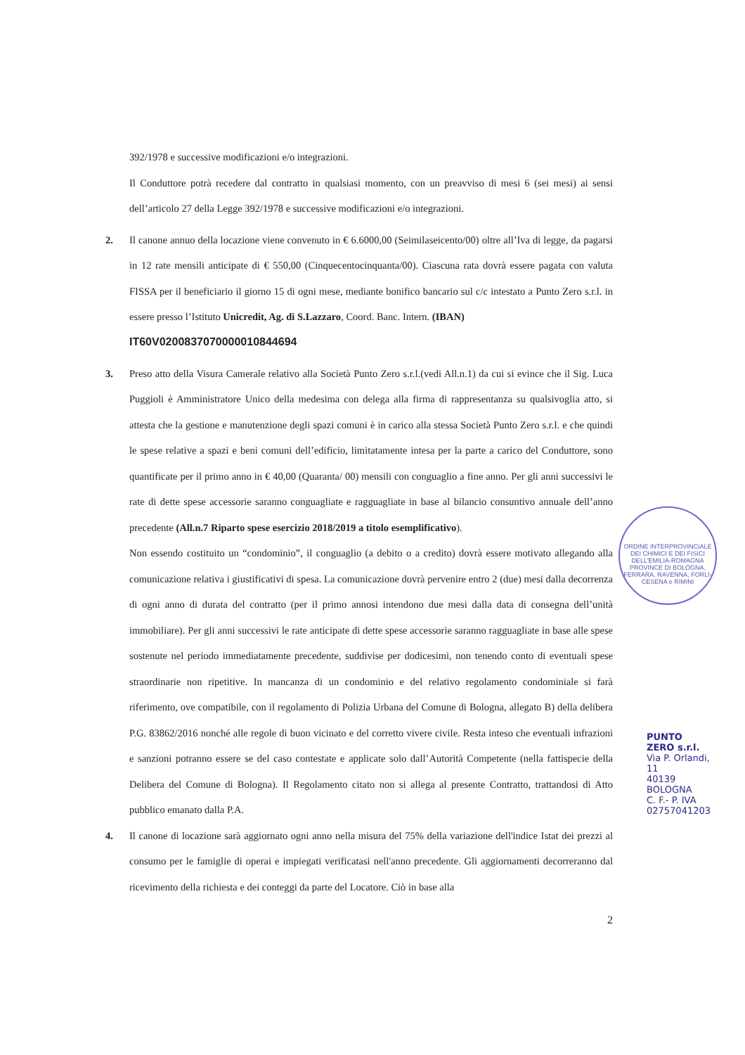392/1978 e successive modificazioni e/o integrazioni.
Il Conduttore potrà recedere dal contratto in qualsiasi momento, con un preavviso di mesi 6 (sei mesi) ai sensi dell’articolo 27 della Legge 392/1978 e successive modificazioni e/o integrazioni.
2. Il canone annuo della locazione viene convenuto in € 6.6000,00 (Seimilaseicento/00) oltre all’Iva di legge, da pagarsi in 12 rate mensili anticipate di € 550,00 (Cinquecentocinquanta/00). Ciascuna rata dovrà essere pagata con valuta FISSA per il beneficiario il giorno 15 di ogni mese, mediante bonifico bancario sul c/c intestato a Punto Zero s.r.l. in essere presso l’Istituto Unicredit, Ag. di S.Lazzaro, Coord. Banc. Intern. (IBAN)
IT60V0200837070000010844694
3. Preso atto della Visura Camerale relativo alla Società Punto Zero s.r.l.(vedi All.n.1) da cui si evince che il Sig. Luca Puggioli è Amministratore Unico della medesima con delega alla firma di rappresentanza su qualsivoglia atto, si attesta che la gestione e manutenzione degli spazi comuni è in carico alla stessa Società Punto Zero s.r.l. e che quindi le spese relative a spazi e beni comuni dell’edificio, limitatamente intesa per la parte a carico del Conduttore, sono quantificate per il primo anno in € 40,00 (Quaranta/ 00) mensili con conguaglio a fine anno. Per gli anni successivi le rate di dette spese accessorie saranno conguagliate e ragguagliate in base al bilancio consuntivo annuale dell’anno precedente (All.n.7 Riparto spese esercizio 2018/2019 a titolo esemplificativo).
Non essendo costituito un “condominio”, il conguaglio (a debito o a credito) dovrà essere motivato allegando alla comunicazione relativa i giustificativi di spesa. La comunicazione dovrà pervenire entro 2 (due) mesi dalla decorrenza di ogni anno di durata del contratto (per il primo annosi intendono due mesi dalla data di consegna dell’unità immobiliare). Per gli anni successivi le rate anticipate di dette spese accessorie saranno ragguagliate in base alle spese sostenute nel periodo immediatamente precedente, suddivise per dodicesimi, non tenendo conto di eventuali spese straordinarie non ripetitive. In mancanza di un condominio e del relativo regolamento condominiale si farà riferimento, ove compatibile, con il regolamento di Polizia Urbana del Comune di Bologna, allegato B) della delibera P.G. 83862/2016 nonché alle regole di buon vicinato e del corretto vivere civile. Resta inteso che eventuali infrazioni e sanzioni potranno essere se del caso contestate e applicate solo dall’Autorità Competente (nella fattispecie della Delibera del Comune di Bologna). Il Regolamento citato non si allega al presente Contratto, trattandosi di Atto pubblico emanato dalla P.A.
4. Il canone di locazione sarà aggiornato ogni anno nella misura del 75% della variazione dell'indice Istat dei prezzi al consumo per le famiglie di operai e impiegati verificatasi nell'anno precedente. Gli aggiornamenti decorreranno dal ricevimento della richiesta e dei conteggi da parte del Locatore. Ciò in base alla
2
ORDINE INTERPROVINCIALE DEI CHIMICI E DEI FISICI DELL'EMILIA-ROMAGNA
PROVINCE DI BOLOGNA, FERRARA, RAVENNA, FORLÌ-CESENA e RIMINI
PUNTO ZERO s.r.l.
Via P. Orlandi, 11
40139 BOLOGNA
C. F.- P. IVA 02757041203